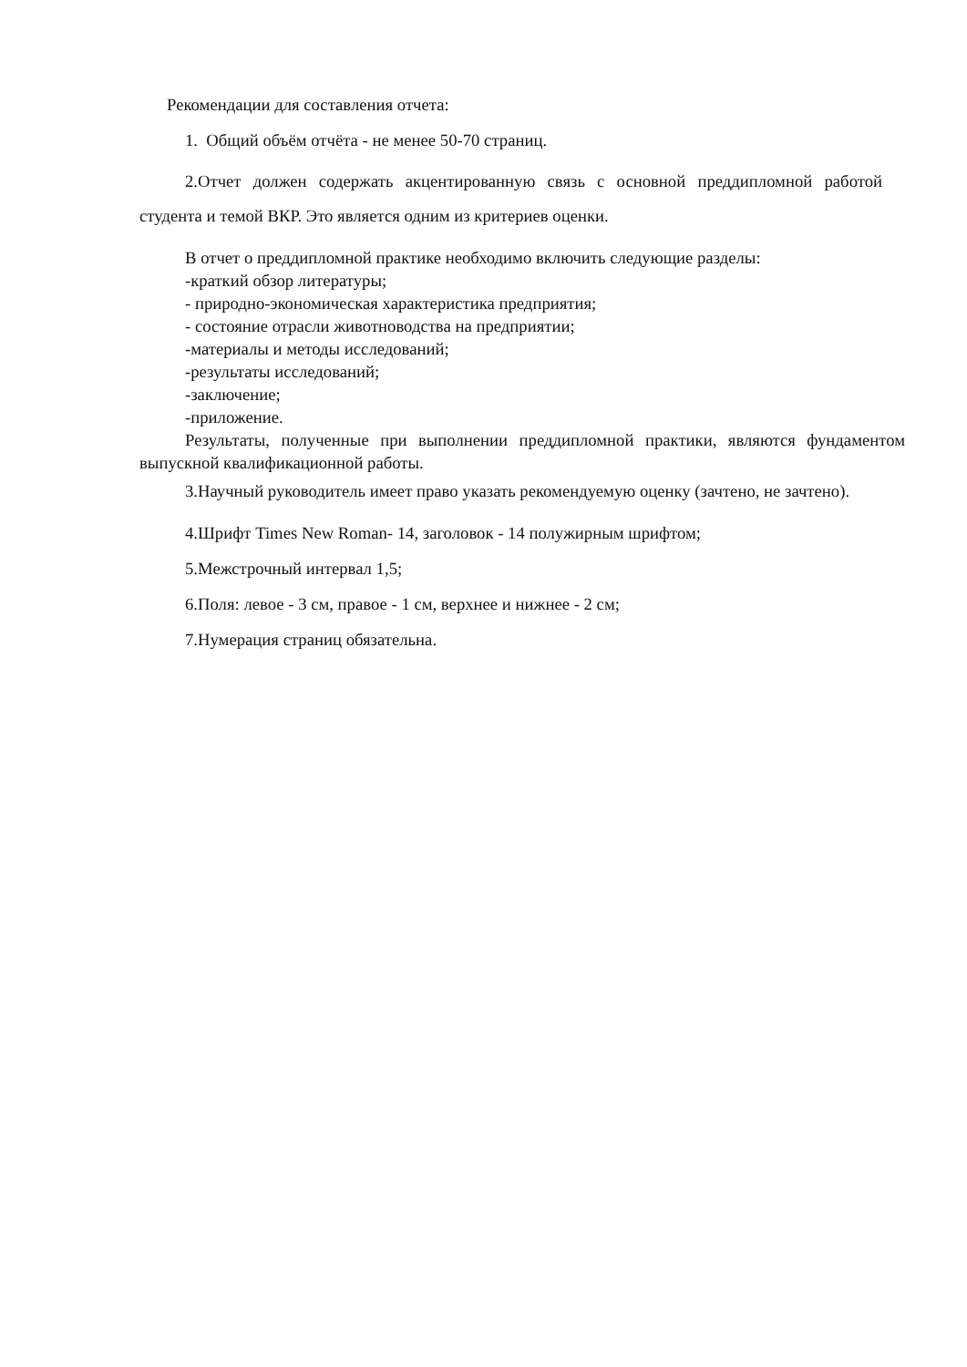Рекомендации для составления отчета:
1. Общий объём отчёта - не менее 50-70 страниц.
2.Отчет должен содержать акцентированную связь с основной преддипломной работой студента и темой ВКР. Это является одним из критериев оценки.
В отчет о преддипломной практике необходимо включить следующие разделы:
-краткий обзор литературы;
- природно-экономическая характеристика предприятия;
- состояние отрасли животноводства на предприятии;
-материалы и методы исследований;
-результаты исследований;
-заключение;
-приложение.
Результаты, полученные при выполнении преддипломной практики, являются фундаментом выпускной квалификационной работы.
3.Научный руководитель имеет право указать рекомендуемую оценку (зачтено, не зачтено).
4.Шрифт Times New Roman- 14, заголовок - 14 полужирным шрифтом;
5.Межстрочный интервал 1,5;
6.Поля: левое - 3 см, правое - 1 см, верхнее и нижнее - 2 см;
7.Нумерация страниц обязательна.